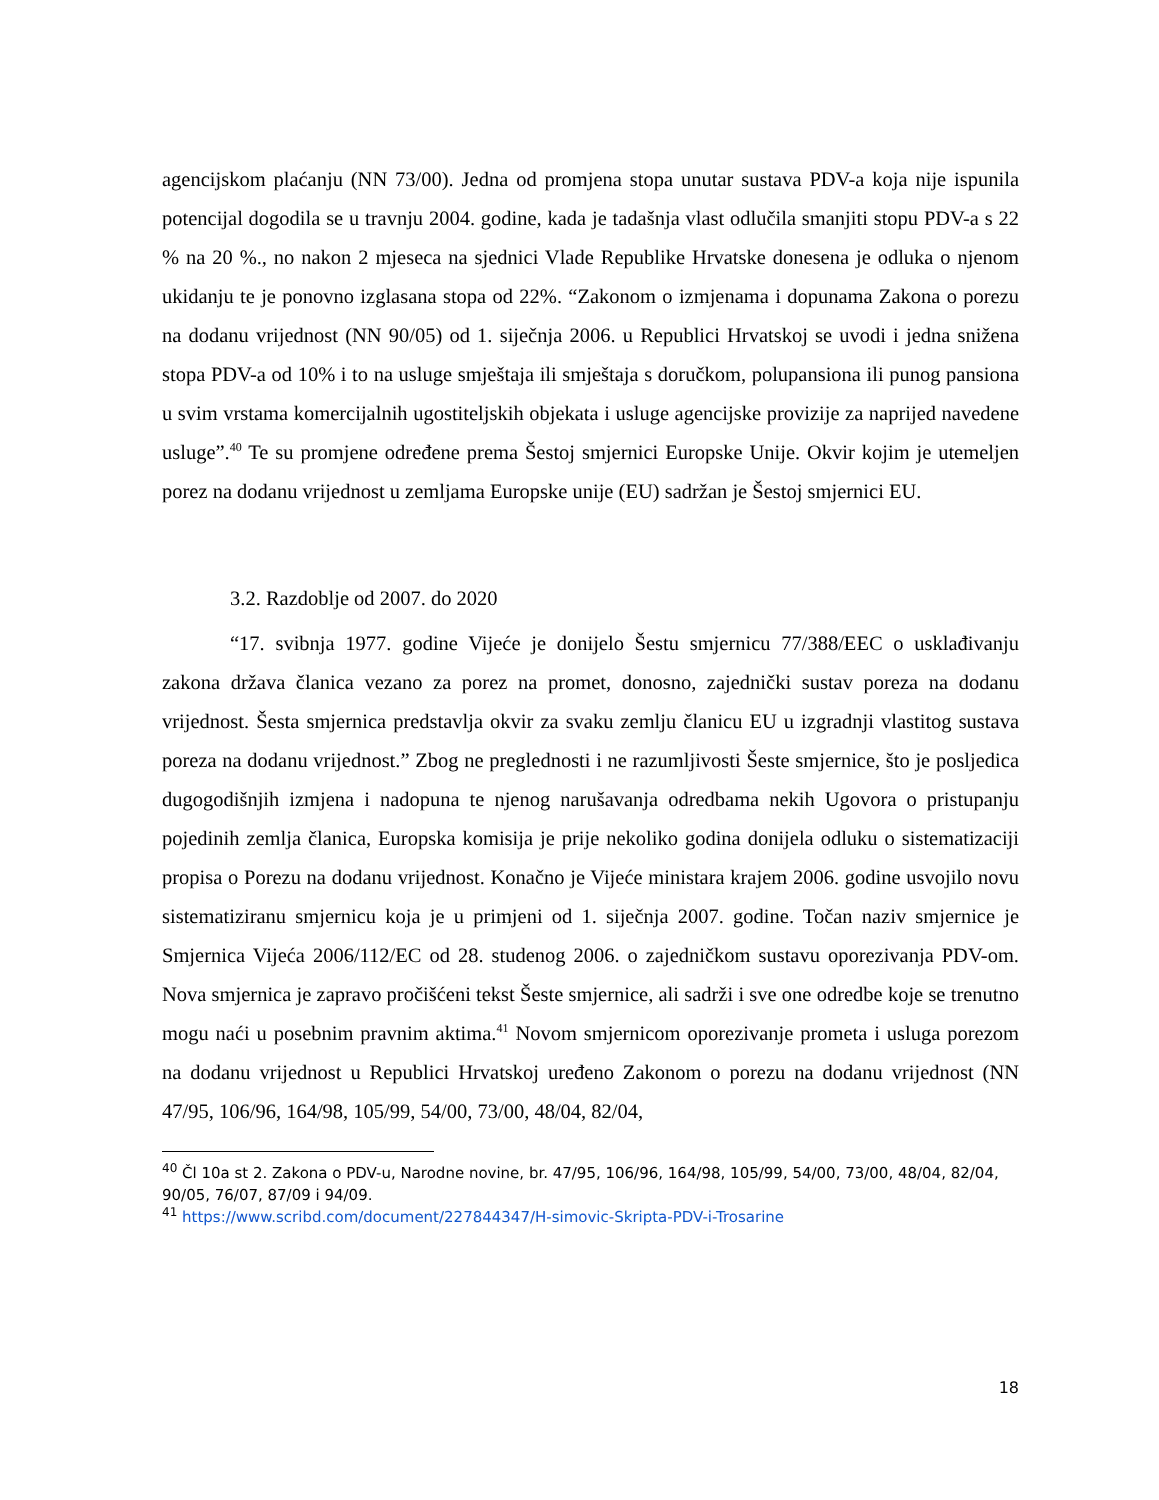agencijskom plaćanju (NN 73/00). Jedna od promjena stopa unutar sustava PDV-a koja nije ispunila potencijal dogodila se u travnju 2004. godine, kada je tadašnja vlast odlučila smanjiti stopu PDV-a s 22 % na 20 %., no nakon 2 mjeseca na sjednici Vlade Republike Hrvatske donesena je odluka o njenom ukidanju te je ponovno izglasana stopa od 22%. “Zakonom o izmjenama i dopunama Zakona o porezu na dodanu vrijednost (NN 90/05) od 1. siječnja 2006. u Republici Hrvatskoj se uvodi i jedna snižena stopa PDV-a od 10% i to na usluge smještaja ili smještaja s doručkom, polupansiona ili punog pansiona u svim vrstama komercijalnih ugostiteljskih objekata i usluge agencijske provizije za naprijed navedene usluge”.<sup>40</sup> Te su promjene određene prema Šestoj smjernici Europske Unije. Okvir kojim je utemeljen porez na dodanu vrijednost u zemljama Europske unije (EU) sadržan je Šestoj smjernici EU.
3.2. Razdoblje od 2007. do 2020
“17. svibnja 1977. godine Vijeće je donijelo Šestu smjernicu 77/388/EEC o usklađivanju zakona država članica vezano za porez na promet, donosno, zajednički sustav poreza na dodanu vrijednost. Šesta smjernica predstavlja okvir za svaku zemlju članicu EU u izgradnji vlastitog sustava poreza na dodanu vrijednost.” Zbog ne preglednosti i ne razumljivosti Šeste smjernice, što je posljedica dugogodišnjih izmjena i nadopuna te njenog narušavanja odredbama nekih Ugovora o pristupanju pojedinih zemlja članica, Europska komisija je prije nekoliko godina donijela odluku o sistematizaciji propisa o Porezu na dodanu vrijednost. Konačno je Vijeće ministara krajem 2006. godine usvojilo novu sistematiziranu smjernicu koja je u primjeni od 1. siječnja 2007. godine. Točan naziv smjernice je Smjernica Vijeća 2006/112/EC od 28. studenog 2006. o zajedničkom sustavu oporezivanja PDV-om. Nova smjernica je zapravo pročišćeni tekst Šeste smjernice, ali sadrži i sve one odredbe koje se trenutno mogu naći u posebnim pravnim aktima.<sup>41</sup> Novom smjernicom oporezivanje prometa i usluga porezom na dodanu vrijednost u Republici Hrvatskoj uređeno Zakonom o porezu na dodanu vrijednost (NN 47/95, 106/96, 164/98, 105/99, 54/00, 73/00, 48/04, 82/04,
<sup>40</sup> Čl 10a st 2. Zakona o PDV-u, Narodne novine, br. 47/95, 106/96, 164/98, 105/99, 54/00, 73/00, 48/04, 82/04, 90/05, 76/07, 87/09 i 94/09.
<sup>41</sup> https://www.scribd.com/document/227844347/H-simovic-Skripta-PDV-i-Trosarine
18